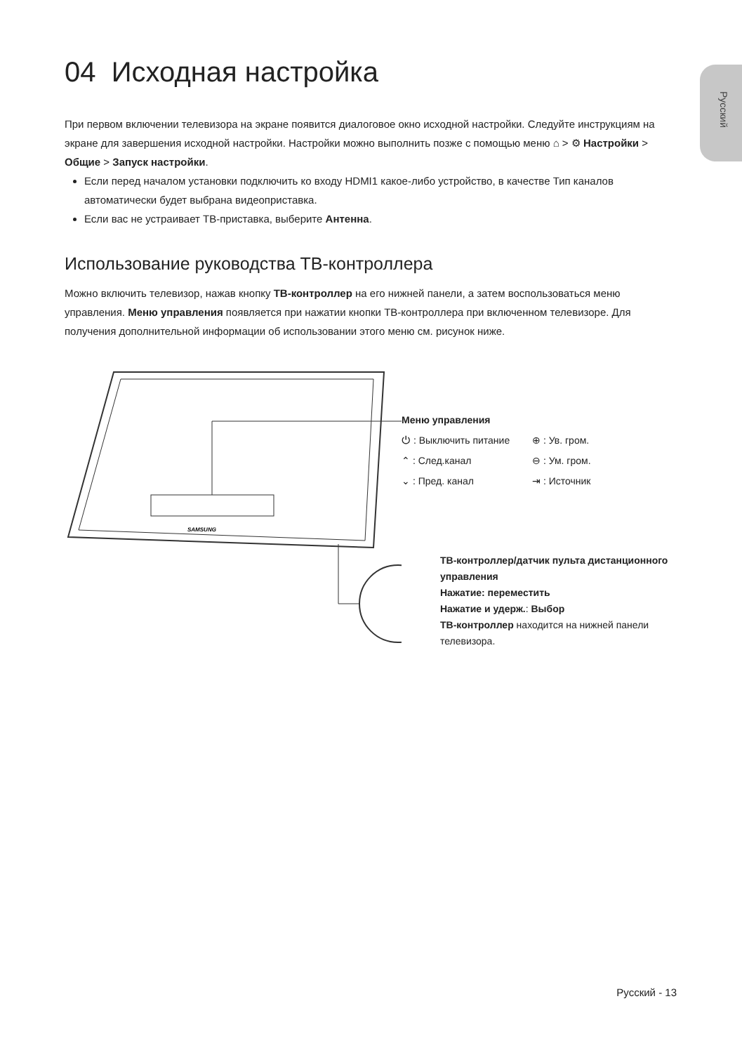Русский
04 Исходная настройка
При первом включении телевизора на экране появится диалоговое окно исходной настройки. Следуйте инструкциям на экране для завершения исходной настройки. Настройки можно выполнить позже с помощью меню ⌂ > ⚙ Настройки > Общие > Запуск настройки.
Если перед началом установки подключить ко входу HDMI1 какое-либо устройство, в качестве Тип каналов автоматически будет выбрана видеоприставка.
Если вас не устраивает ТВ-приставка, выберите Антенна.
Использование руководства ТВ-контроллера
Можно включить телевизор, нажав кнопку ТВ-контроллер на его нижней панели, а затем воспользоваться меню управления. Меню управления появляется при нажатии кнопки ТВ-контроллера при включенном телевизоре. Для получения дополнительной информации об использовании этого меню см. рисунок ниже.
SAMSUNG
Меню управления
⏻ : Выключить питание
⊕ : Ув. гром.
⌃ : След.канал
⊖ : Ум. гром.
⌄ : Пред. канал
⇥ : Источник
ТВ-контроллер/датчик пульта дистанционного управления
Нажатие: переместить
Нажатие и удерж.: Выбор
ТВ-контроллер находится на нижней панели телевизора.
Русский - 13